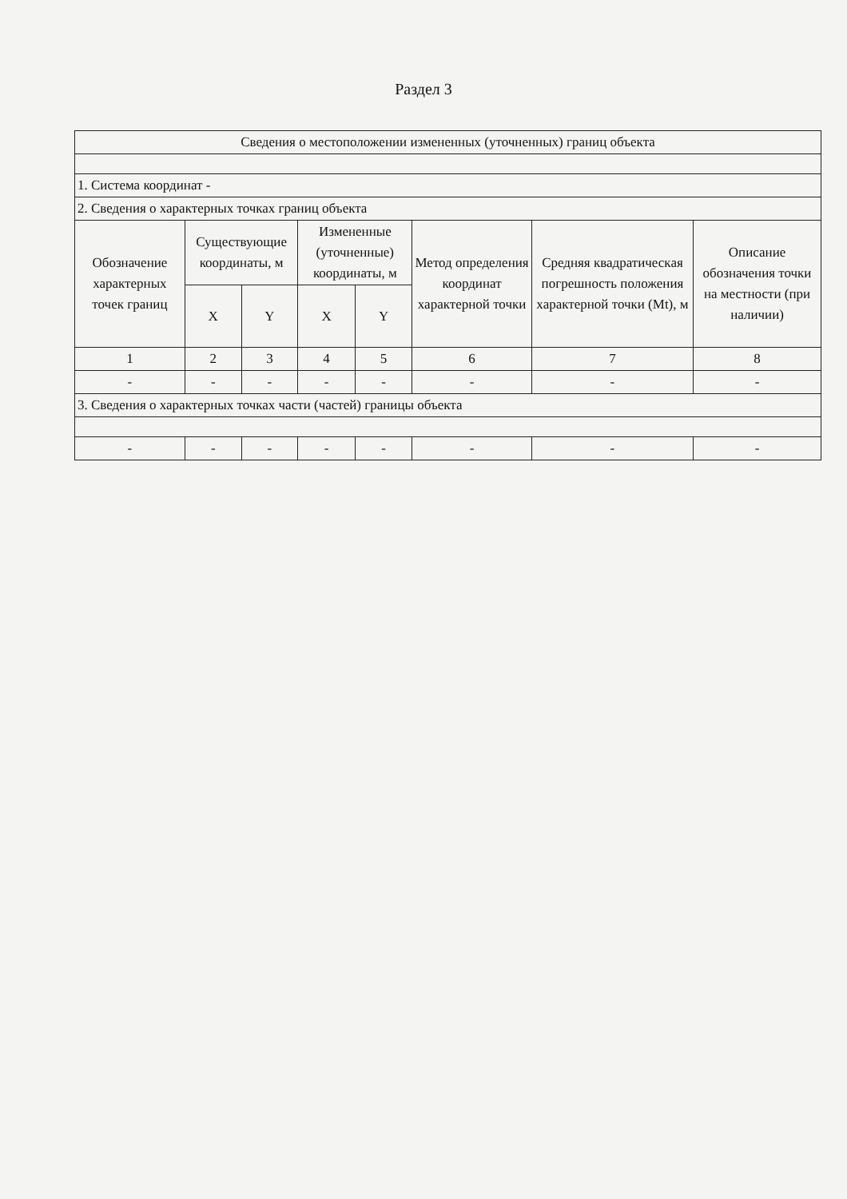Раздел 3
| Сведения о местоположении измененных (уточненных) границ объекта | | | | | | | |
| 1. Система координат - | | | | | | | |
| 2. Сведения о характерных точках границ объекта | | | | | | | |
| Обозначение характерных точек границ | Существующие координаты, м | | Измененные (уточненные) координаты, м | | Метод определения координат характерной точки | Средняя квадратическая погрешность положения характерной точки (Mt), м | Описание обозначения точки на местности (при наличии) |
| | X | Y | X | Y | | | |
| 1 | 2 | 3 | 4 | 5 | 6 | 7 | 8 |
| - | - | - | - | - | - | - | - |
| 3. Сведения о характерных точках части (частей) границы объекта | | | | | | | |
| - | - | - | - | - | - | - | - |